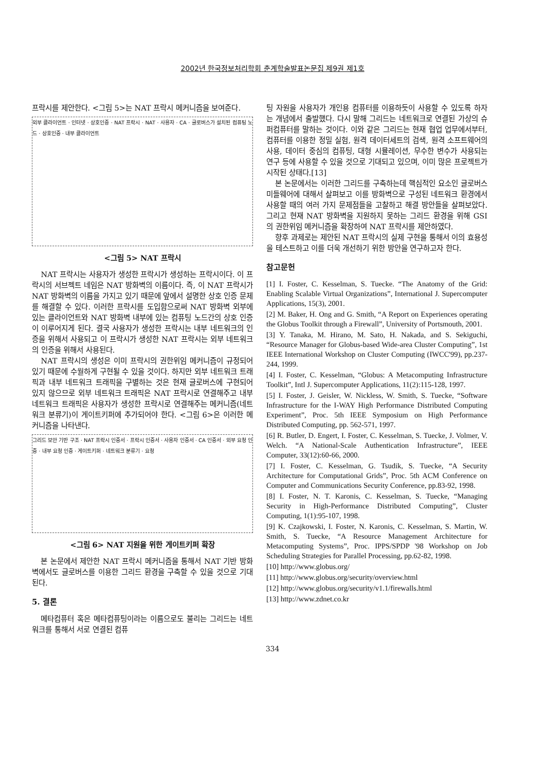2002년 한국정보처리학회 춘계학술발표논문집 제9권 제1호
프락시를 제안한다. <그림 5>는 NAT 프락시 메커니즘을 보여준다.
외부 클라이언트 · 인터넷 · 상호인증 · NAT 프락시 · NAT · 사용자 · CA · 글로버스가 설치된 컴퓨팅 노드 · 상호인증 · 내부 클라이언트
<그림 5> NAT 프락시
NAT 프락시는 사용자가 생성한 프락시가 생성하는 프락시이다. 이 프락시의 서브젝트 네임은 NAT 방화벽의 이름이다. 즉, 이 NAT 프락시가 NAT 방화벽의 이름을 가지고 있기 때문에 앞에서 설명한 상호 인증 문제를 해결할 수 있다. 이러한 프락시를 도입함으로써 NAT 방화벽 외부에 있는 클라이언트와 NAT 방화벽 내부에 있는 컴퓨팅 노드간의 상호 인증이 이루어지게 된다. 결국 사용자가 생성한 프락시는 내부 네트워크의 인증을 위해서 사용되고 이 프락시가 생성한 NAT 프락시는 외부 네트워크의 인증을 위해서 사용된다.
NAT 프락시의 생성은 이미 프락시의 권한위임 메커니즘이 규정되어 있기 때문에 수월하게 구현될 수 있을 것이다. 하지만 외부 네트워크 트래픽과 내부 네트워크 트래픽을 구별하는 것은 현재 글로버스에 구현되어 있지 않으므로 외부 네트워크 트래픽은 NAT 프락시로 연결해주고 내부 네트워크 트래픽은 사용자가 생성한 프락시로 연결해주는 메커니즘(네트워크 분류기)이 게이트키퍼에 추가되어야 한다. <그림 6>은 이러한 메커니즘을 나타낸다.
그리드 보안 기반 구조 · NAT 프락시 인증서 · 프락시 인증서 · 사용자 인증서 · CA 인증서 · 외부 요청 인증 · 내부 요청 인증 · 게이트키퍼 · 네트워크 분류기 · 요청
<그림 6> NAT 지원을 위한 게이트키퍼 확장
본 논문에서 제안한 NAT 프락시 메커니즘을 통해서 NAT 기반 방화벽에서도 글로버스를 이용한 그리드 환경을 구축할 수 있을 것으로 기대된다.
5. 결론
메타컴퓨터 혹은 메타컴퓨팅이라는 이름으로도 불리는 그리드는 네트워크를 통해서 서로 연결된 컴퓨
팅 자원을 사용자가 개인용 컴퓨터를 이용하듯이 사용할 수 있도록 하자는 개념에서 출발했다. 다시 말해 그리드는 네트워크로 연결된 가상의 슈퍼컴퓨터를 말하는 것이다. 이와 같은 그리드는 현재 협업 업무에서부터, 컴퓨터를 이용한 정밀 실험, 원격 데이터세트의 검색, 원격 소프트웨어의 사용, 데이터 중심의 컴퓨팅, 대형 시뮬레이션, 무수한 변수가 사용되는 연구 등에 사용할 수 있을 것으로 기대되고 있으며, 이미 많은 프로젝트가 시작된 상태다.[13]
본 논문에서는 이러한 그리드를 구축하는데 핵심적인 요소인 글로버스 미들웨어에 대해서 살펴보고 이를 방화벽으로 구성된 네트워크 환경에서 사용할 때의 여러 가지 문제점들을 고찰하고 해결 방안들을 살펴보았다. 그리고 현재 NAT 방화벽을 지원하지 못하는 그리드 환경을 위해 GSI 의 권한위임 메커니즘을 확장하여 NAT 프락시를 제안하였다.
향후 과제로는 제안된 NAT 프락시의 실제 구현을 통해서 이의 효용성을 테스트하고 이를 더욱 개선하기 위한 방안을 연구하고자 한다.
참고문헌
[1] I. Foster, C. Kesselman, S. Tuecke. “The Anatomy of the Grid: Enabling Scalable Virtual Organizations”, International J. Supercomputer Applications, 15(3), 2001.
[2] M. Baker, H. Ong and G. Smith, “A Report on Experiences operating the Globus Toolkit through a Firewall”, University of Portsmouth, 2001.
[3] Y. Tanaka, M. Hirano, M. Sato, H. Nakada, and S. Sekiguchi, “Resource Manager for Globus-based Wide-area Cluster Computing”, 1st IEEE International Workshop on Cluster Computing (IWCC'99), pp.237-244, 1999.
[4] I. Foster, C. Kesselman, “Globus: A Metacomputing Infrastructure Toolkit”, Intl J. Supercomputer Applications, 11(2):115-128, 1997.
[5] I. Foster, J. Geisler, W. Nickless, W. Smith, S. Tuecke, “Software Infrastructure for the I-WAY High Performance Distributed Computing Experiment”, Proc. 5th IEEE Symposium on High Performance Distributed Computing, pp. 562-571, 1997.
[6] R. Butler, D. Engert, I. Foster, C. Kesselman, S. Tuecke, J. Volmer, V. Welch. “A National-Scale Authentication Infrastructure”, IEEE Computer, 33(12):60-66, 2000.
[7] I. Foster, C. Kesselman, G. Tsudik, S. Tuecke, “A Security Architecture for Computational Grids”, Proc. 5th ACM Conference on Computer and Communications Security Conference, pp.83-92, 1998.
[8] I. Foster, N. T. Karonis, C. Kesselman, S. Tuecke, “Managing Security in High-Performance Distributed Computing”, Cluster Computing, 1(1):95-107, 1998.
[9] K. Czajkowski, I. Foster, N. Karonis, C. Kesselman, S. Martin, W. Smith, S. Tuecke, “A Resource Management Architecture for Metacomputing Systems”, Proc. IPPS/SPDP '98 Workshop on Job Scheduling Strategies for Parallel Processing, pp.62-82, 1998.
[10] http://www.globus.org/
[11] http://www.globus.org/security/overview.html
[12] http://www.globus.org/security/v1.1/firewalls.html
[13] http://www.zdnet.co.kr
334